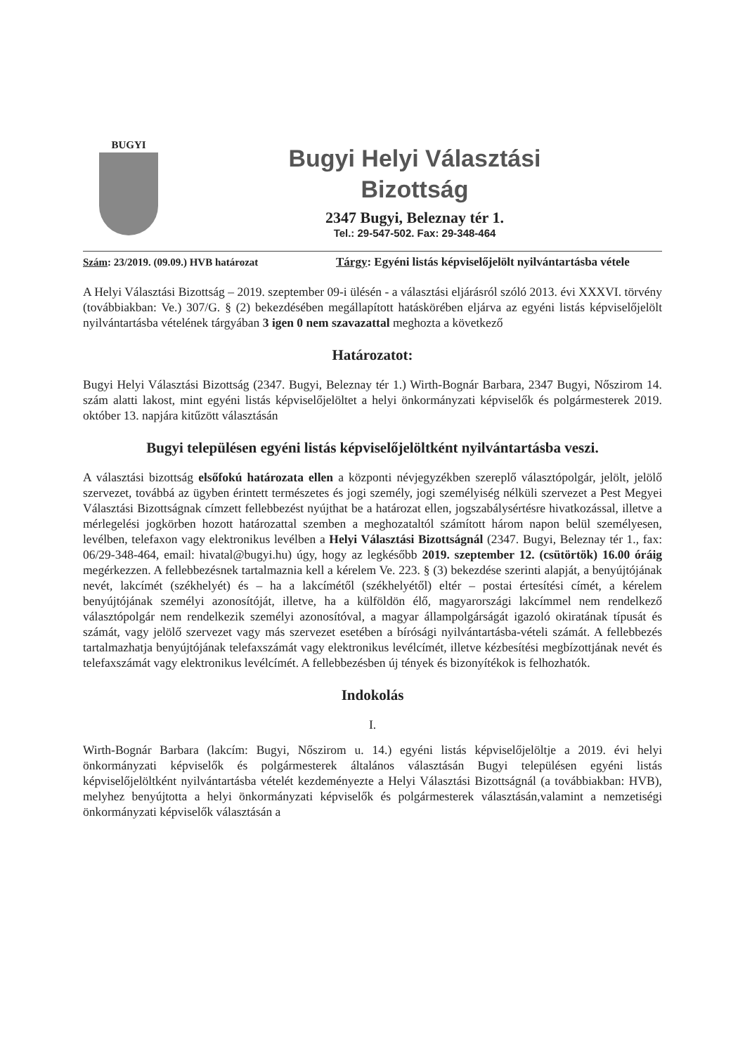BUGYI
Bugyi Helyi Választási
Bizottság
2347 Bugyi, Beleznay tér 1.
Tel.: 29-547-502. Fax: 29-348-464
Szám: 23/2019. (09.09.) HVB határozat Tárgy: Egyéni listás képviselőjelölt nyilvántartásba vétele
A Helyi Választási Bizottság – 2019. szeptember 09-i ülésén - a választási eljárásról szóló 2013. évi XXXVI. törvény (továbbiakban: Ve.) 307/G. § (2) bekezdésében megállapított hatáskörében eljárva az egyéni listás képviselőjelölt nyilvántartásba vételének tárgyában 3 igen 0 nem szavazattal meghozta a következő
Határozatot:
Bugyi Helyi Választási Bizottság (2347. Bugyi, Beleznay tér 1.) Wirth-Bognár Barbara, 2347 Bugyi, Nőszirom 14. szám alatti lakost, mint egyéni listás képviselőjelöltet a helyi önkormányzati képviselők és polgármesterek 2019. október 13. napjára kitűzött választásán
Bugyi településen egyéni listás képviselőjelöltként nyilvántartásba veszi.
A választási bizottság elsőfokú határozata ellen a központi névjegyzékben szereplő választópolgár, jelölt, jelölő szervezet, továbbá az ügyben érintett természetes és jogi személy, jogi személyiség nélküli szervezet a Pest Megyei Választási Bizottságnak címzett fellebbezést nyújthat be a határozat ellen, jogszabálysértésre hivatkozással, illetve a mérlegelési jogkörben hozott határozattal szemben a meghozataltól számított három napon belül személyesen, levélben, telefaxon vagy elektronikus levélben a Helyi Választási Bizottságnál (2347. Bugyi, Beleznay tér 1., fax: 06/29-348-464, email: hivatal@bugyi.hu) úgy, hogy az legkésőbb 2019. szeptember 12. (csütörtök) 16.00 óráig megérkezzen. A fellebbezésnek tartalmaznia kell a kérelem Ve. 223. § (3) bekezdése szerinti alapját, a benyújtójának nevét, lakcímét (székhelyét) és – ha a lakcímétől (székhelyétől) eltér – postai értesítési címét, a kérelem benyújtójának személyi azonosítóját, illetve, ha a külföldön élő, magyarországi lakcímmel nem rendelkező választópolgár nem rendelkezik személyi azonosítóval, a magyar állampolgárságát igazoló okiratának típusát és számát, vagy jelölő szervezet vagy más szervezet esetében a bírósági nyilvántartásba-vételi számát. A fellebbezés tartalmazhatja benyújtójának telefaxszámát vagy elektronikus levélcímét, illetve kézbesítési megbízottjának nevét és telefaxszámát vagy elektronikus levélcímét. A fellebbezésben új tények és bizonyítékok is felhozhatók.
Indokolás
I.
Wirth-Bognár Barbara (lakcím: Bugyi, Nőszirom u. 14.) egyéni listás képviselőjelöltje a 2019. évi helyi önkormányzati képviselők és polgármesterek általános választásán Bugyi településen egyéni listás képviselőjelöltként nyilvántartásba vételét kezdeményezte a Helyi Választási Bizottságnál (a továbbiakban: HVB), melyhez benyújtotta a helyi önkormányzati képviselők és polgármesterek választásán,valamint a nemzetiségi önkormányzati képviselők választásán a